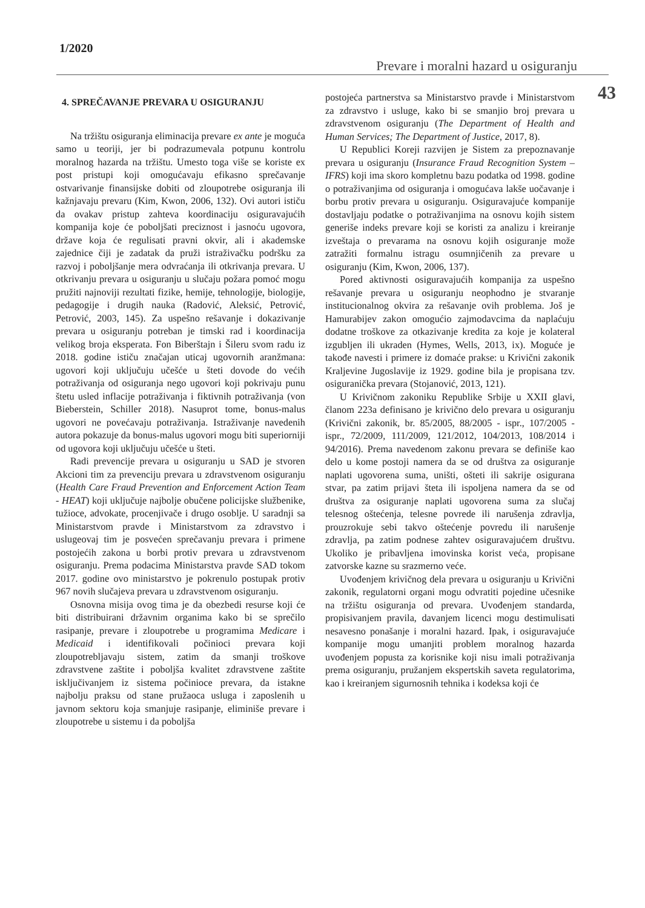1/2020
Prevare i moralni hazard u osiguranju
43
4. SPREČAVANJE PREVARA U OSIGURANJU
Na tržištu osiguranja eliminacija prevare ex ante je moguća samo u teoriji, jer bi podrazumevala potpunu kontrolu moralnog hazarda na tržištu. Umesto toga više se koriste ex post pristupi koji omogućavaju efikasno sprečavanje ostvarivanje finansijske dobiti od zloupotrebe osiguranja ili kažnjavaju prevaru (Kim, Kwon, 2006, 132). Ovi autori ističu da ovakav pristup zahteva koordinaciju osiguravajućih kompanija koje će poboljšati preciznost i jasnoću ugovora, države koja će regulisati pravni okvir, ali i akademske zajednice čiji je zadatak da pruži istraživačku podršku za razvoj i poboljšanje mera odvraćanja ili otkrivanja prevara. U otkrivanju prevara u osiguranju u slučaju požara pomoć mogu pružiti najnoviji rezultati fizike, hemije, tehnologije, biologije, pedagogije i drugih nauka (Radović, Aleksić, Petrović, Petrović, 2003, 145). Za uspešno rešavanje i dokazivanje prevara u osiguranju potreban je timski rad i koordinacija velikog broja eksperata. Fon Biberštajn i Šileru svom radu iz 2018. godine ističu značajan uticaj ugovornih aranžmana: ugovori koji uključuju učešće u šteti dovode do većih potraživanja od osiguranja nego ugovori koji pokrivaju punu štetu usled inflacije potraživanja i fiktivnih potraživanja (von Bieberstein, Schiller 2018). Nasuprot tome, bonus-malus ugovori ne povećavaju potraživanja. Istraživanje navedenih autora pokazuje da bonus-malus ugovori mogu biti superiorniji od ugovora koji uključuju učešće u šteti.
Radi prevencije prevara u osiguranju u SAD je stvoren Akcioni tim za prevenciju prevara u zdravstvenom osiguranju (Health Care Fraud Prevention and Enforcement Action Team - HEAT) koji uključuje najbolje obučene policijske službenike, tužioce, advokate, procenjivače i drugo osoblje. U saradnji sa Ministarstvom pravde i Ministarstvom za zdravstvo i uslugeovaj tim je posvećen sprečavanju prevara i primene postojećih zakona u borbi protiv prevara u zdravstvenom osiguranju. Prema podacima Ministarstva pravde SAD tokom 2017. godine ovo ministarstvo je pokrenulo postupak protiv 967 novih slučajeva prevara u zdravstvenom osiguranju.
Osnovna misija ovog tima je da obezbedi resurse koji će biti distribuirani državnim organima kako bi se sprečilo rasipanje, prevare i zloupotrebe u programima Medicare i Medicaid i identifikovali počinioci prevara koji zloupotrebljavaju sistem, zatim da smanji troškove zdravstvene zaštite i poboljša kvalitet zdravstvene zaštite isključivanjem iz sistema počinioce prevara, da istakne najbolju praksu od stane pružaoca usluga i zaposlenih u javnom sektoru koja smanjuje rasipanje, eliminiše prevare i zloupotrebe u sistemu i da poboljša
postojeća partnerstva sa Ministarstvo pravde i Ministarstvom za zdravstvo i usluge, kako bi se smanjio broj prevara u zdravstvenom osiguranju (The Department of Health and Human Services; The Department of Justice, 2017, 8).
U Republici Koreji razvijen je Sistem za prepoznavanje prevara u osiguranju (Insurance Fraud Recognition System – IFRS) koji ima skoro kompletnu bazu podatka od 1998. godine o potraživanjima od osiguranja i omogućava lakše uočavanje i borbu protiv prevara u osiguranju. Osiguravajuće kompanije dostavljaju podatke o potraživanjima na osnovu kojih sistem generiše indeks prevare koji se koristi za analizu i kreiranje izveštaja o prevarama na osnovu kojih osiguranje može zatražiti formalnu istragu osumnjičenih za prevare u osiguranju (Kim, Kwon, 2006, 137).
Pored aktivnosti osiguravajućih kompanija za uspešno rešavanje prevara u osiguranju neophodno je stvaranje institucionalnog okvira za rešavanje ovih problema. Još je Hamurabijev zakon omogućio zajmodavcima da naplaćuju dodatne troškove za otkazivanje kredita za koje je kolateral izgubljen ili ukraden (Hymes, Wells, 2013, ix). Moguće je takođe navesti i primere iz domaće prakse: u Krivični zakonik Kraljevine Jugoslavije iz 1929. godine bila je propisana tzv. osiguranička prevara (Stojanović, 2013, 121).
U Krivičnom zakoniku Republike Srbije u XXII glavi, članom 223a definisano je krivično delo prevara u osiguranju (Krivični zakonik, br. 85/2005, 88/2005 - ispr., 107/2005 - ispr., 72/2009, 111/2009, 121/2012, 104/2013, 108/2014 i 94/2016). Prema navedenom zakonu prevara se definiše kao delo u kome postoji namera da se od društva za osiguranje naplati ugovorena suma, uništi, ošteti ili sakrije osigurana stvar, pa zatim prijavi šteta ili ispoljena namera da se od društva za osiguranje naplati ugovorena suma za slučaj telesnog oštećenja, telesne povrede ili narušenja zdravlja, prouzrokuje sebi takvo oštećenje povredu ili narušenje zdravlja, pa zatim podnese zahtev osiguravajućem društvu. Ukoliko je pribavljena imovinska korist veća, propisane zatvorske kazne su srazmerno veće.
Uvođenjem krivičnog dela prevara u osiguranju u Krivični zakonik, regulatorni organi mogu odvratiti pojedine učesnike na tržištu osiguranja od prevara. Uvođenjem standarda, propisivanjem pravila, davanjem licenci mogu destimulisati nesavesno ponašanje i moralni hazard. Ipak, i osiguravajuće kompanije mogu umanjiti problem moralnog hazarda uvođenjem popusta za korisnike koji nisu imali potraživanja prema osiguranju, pružanjem ekspertskih saveta regulatorima, kao i kreiranjem sigurnosnih tehnika i kodeksa koji će